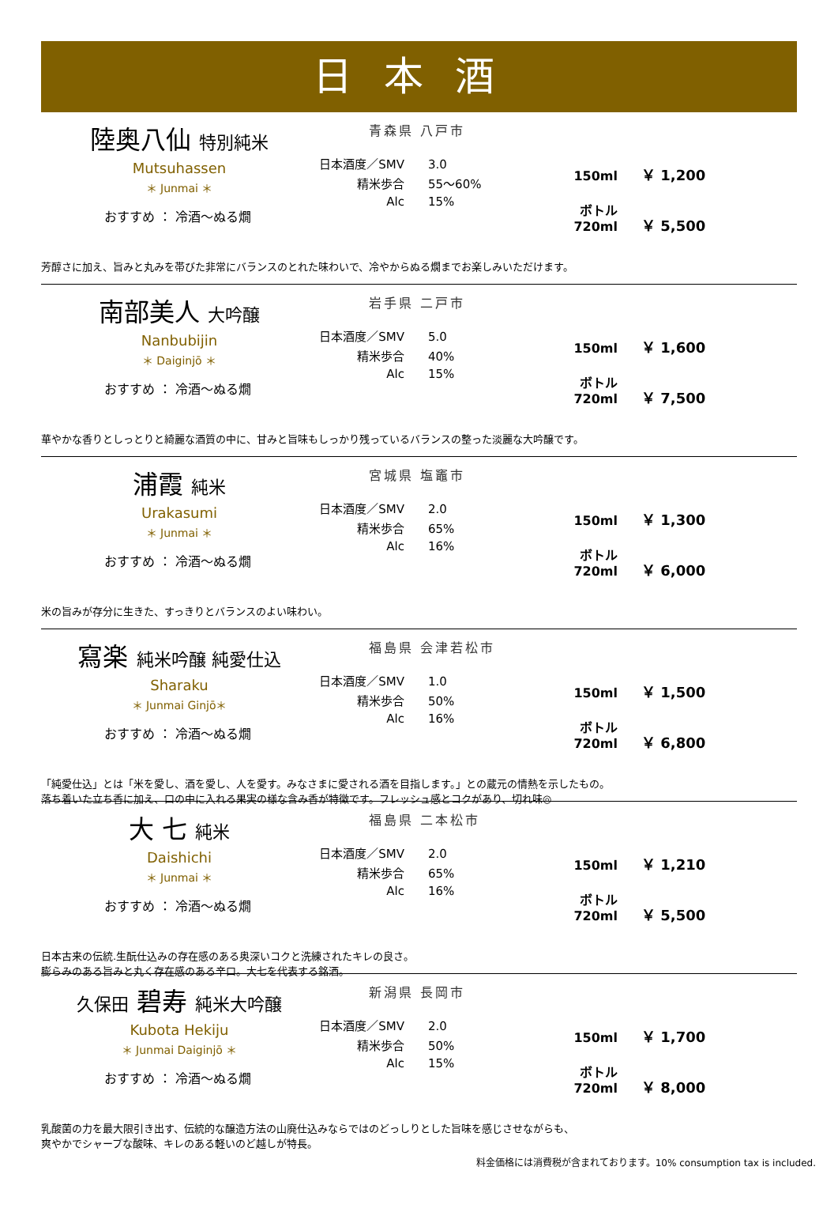日本酒
陸奥八仙 特別純米
Mutsuhassen
＊ Junmai ＊
おすすめ ： 冷酒～ぬる燗
青森県 八戸市
日本酒度／SMV 3.0
精米歩合 55～60%
Alc 15%
150ml ￥ 1,200
ボトル 720ml ￥ 5,500
芳醇さに加え、旨みと丸みを帯びた非常にバランスのとれた味わいで、冷やからぬる燗までお楽しみいただけます。
南部美人 大吟醸
Nanbubijin
＊ Daiginjō ＊
おすすめ ： 冷酒～ぬる燗
岩手県 二戸市
日本酒度／SMV 5.0
精米歩合 40%
Alc 15%
150ml ￥ 1,600
ボトル 720ml ￥ 7,500
華やかな香りとしっとりと綺麗な酒質の中に、甘みと旨味もしっかり残っているバランスの整った淡麗な大吟醸です。
浦霞 純米
Urakasumi
＊ Junmai ＊
おすすめ ： 冷酒～ぬる燗
宮城県 塩竈市
日本酒度／SMV 2.0
精米歩合 65%
Alc 16%
150ml ￥ 1,300
ボトル 720ml ￥ 6,000
米の旨みが存分に生きた、すっきりとバランスのよい味わい。
寫楽 純米吟醸 純愛仕込
Sharaku
＊ Junmai Ginjō＊
おすすめ ： 冷酒～ぬる燗
福島県 会津若松市
日本酒度／SMV 1.0
精米歩合 50%
Alc 16%
150ml ￥ 1,500
ボトル 720ml ￥ 6,800
「純愛仕込」とは「米を愛し、酒を愛し、人を愛す。みなさまに愛される酒を目指します。」との蔵元の情熱を示したもの。
落ち着いた立ち香に加え、口の中に入れる果実の様な含み香が特徴です。フレッシュ感とコクがあり、切れ味◎
大 七 純米
Daishichi
＊ Junmai ＊
おすすめ ： 冷酒～ぬる燗
福島県 二本松市
日本酒度／SMV 2.0
精米歩合 65%
Alc 16%
150ml ￥ 1,210
ボトル 720ml ￥ 5,500
日本古来の伝統.生酛仕込みの存在感のある奥深いコクと洗練されたキレの良さ。
膨らみのある旨みと丸く存在感のある辛口。大七を代表する銘酒。
久保田 碧寿 純米大吟醸
Kubota Hekiju
＊ Junmai Daiginjō ＊
おすすめ ： 冷酒～ぬる燗
新潟県 長岡市
日本酒度／SMV 2.0
精米歩合 50%
Alc 15%
150ml ￥ 1,700
ボトル 720ml ￥ 8,000
乳酸菌の力を最大限引き出す、伝統的な醸造方法の山廃仕込みならではのどっしりとした旨味を感じさせながらも、
爽やかでシャープな酸味、キレのある軽いのど越しが特長。
料金価格には消費税が含まれております。10% consumption tax is included.